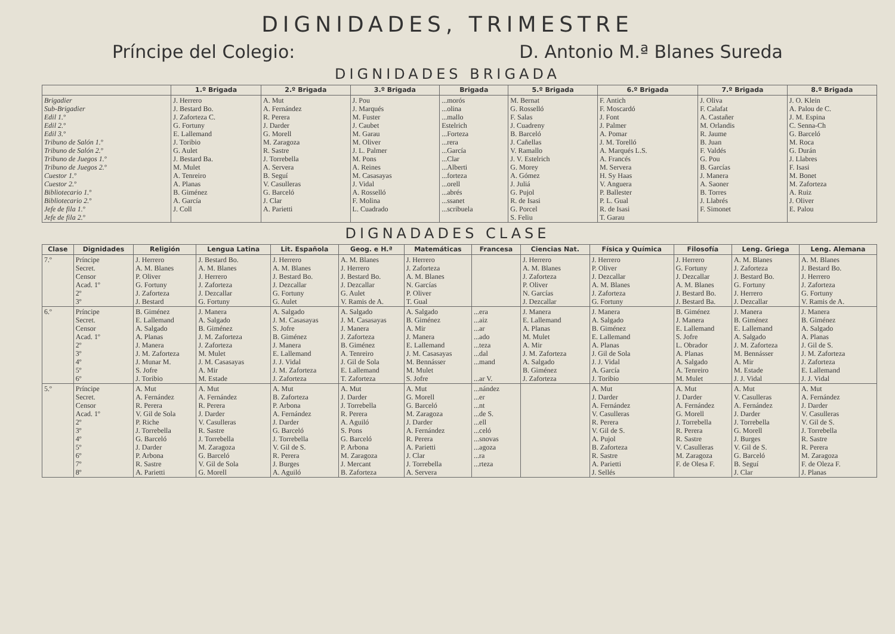DIGNIDADES, TRIMESTRE
Príncipe del Colegio: D. Antonio M.ª Blanes Sureda
DIGNIDADES BRIGADA
| | 1.º Brigada | 2.º Brigada | 3.º Brigada | Brigada | 5.º Brigada | 6.º Brigada | 7.º Brigada | 8.º Brigada |
| --- | --- | --- | --- | --- | --- | --- | --- | --- |
| Brigadier Sub-Brigadier Edil 1.º Edil 2.º Edil 3.º Tribuno de Salón 1.º Tribuno de Salón 2.º Tribuno de Juegos 1.º Tribuno de Juegos 2.º Cuestor 1.º Cuestor 2.º Bibliotecario 1.º Bibliotecario 2.º Jefe de fila 1.º Jefe de fila 2.º | J. Herrero J. Bestard Bo. J. Zaforteza C. G. Fortuny E. Lallemand J. Toribio G. Aulet J. Bestard Ba. M. Mulet A. Tenreiro A. Planas B. Giménez A. García J. Coll | A. Mut A. Fernández R. Perera J. Darder G. Morell M. Zaragoza R. Sastre J. Torrebella A. Servera B. Seguí V. Casulleras G. Barceló J. Clar A. Parietti | J. Pou J. Marqués M. Fuster J. Caubet M. Garau M. Oliver J. L. Palmer M. Pons A. Reines M. Casasayas J. Vidal A. Rosselló F. Molina L. Cuadrado | ...morós ...olina ...mallo Estelrich ...Forteza ...rera ...García ...Clar ...Alberti ...forteza ...orell ...abrés ...ssanet ...scribuela | M. Bernat G. Rosselló F. Salas J. Cuadreny B. Barceló J. Cañellas V. Ramallo J. V. Estelrich G. Morey A. Gómez J. Juliá G. Pujol R. de Isasi G. Porcel S. Feliu | F. Antich F. Moscardó J. Font J. Palmer A. Pomar J. M. Torelló A. Marqués L.S. A. Francés M. Servera H. Sy Haas V. Anguera P. Ballester P. L. Gual R. de Isasi T. Garau | J. Oliva F. Calafat A. Castañer M. Orlandis R. Jaume B. Juan F. Valdés G. Pou B. Garcías J. Manera A. Saoner B. Torres J. Llabrés F. Simonet | J. O. Klein A. Palou de C. J. M. Espina C. Senna-Ch G. Barceló M. Roca G. Durán J. Llabres F. Isasi M. Bonet M. Zaforteza A. Ruiz J. Oliver E. Palou |
DIGNADADES CLASE
| Clase | Dignidades | Religión | Lengua Latina | Lit. Española | Geog. e H.ª | Matemáticas | Francesa | Ciencias Nat. | Física y Química | Filosofía | Leng. Griega | Leng. Alemana |
| --- | --- | --- | --- | --- | --- | --- | --- | --- | --- | --- | --- | --- |
| 7.º | Príncipe Secret. Censor Acad. 1º 2º 3º | J. Herrero A. M. Blanes P. Oliver G. Fortuny J. Zaforteza J. Bestard | J. Bestard Bo. A. M. Blanes J. Herrero J. Zaforteza J. Dezcallar G. Fortuny | J. Herrero A. M. Blanes J. Bestard Bo. J. Dezcallar G. Fortuny G. Aulet | A. M. Blanes J. Herrero J. Bestard Bo. J. Dezcallar G. Aulet V. Ramis de A. | J. Herrero J. Zaforteza A. M. Blanes N. Garcías P. Oliver T. Gual | | J. Herrero A. M. Blanes J. Zaforteza P. Oliver N. Garcías J. Dezcallar | J. Herrero P. Oliver J. Dezcallar A. M. Blanes J. Zaforteza G. Fortuny | J. Herrero G. Fortuny J. Dezcallar A. M. Blanes J. Bestard Bo. J. Bestard Ba. | A. M. Blanes J. Zaforteza J. Bestard Bo. G. Fortuny J. Herrero J. Dezcallar | A. M. Blanes J. Bestard Bo. J. Herrero J. Zaforteza G. Fortuny V. Ramis de A. |
| 6.º | Príncipe Secret. Censor Acad. 1º 2º 3º 4º 5º 6º | B. Giménez E. Lallemand A. Salgado A. Planas J. Manera J. M. Zaforteza J. Munar M. S. Jofre J. Toribio | J. Manera A. Salgado B. Giménez J. M. Zaforteza J. Zaforteza M. Mulet J. M. Casasayas A. Mir M. Estade | A. Salgado J. M. Casasayas S. Jofre B. Giménez J. Manera E. Lallemand J. J. Vidal J. M. Zaforteza J. Zaforteza | A. Salgado J. M. Casasayas J. Manera J. Zaforteza B. Giménez A. Tenreiro J. Gil de Sola E. Lallemand T. Zaforteza | A. Salgado B. Giménez A. Mir J. Manera E. Lallemand J. M. Casasayas M. Bennásser M. Mulet S. Jofre | ...era ...aiz ...ar ...ado ...teza ...dal ...mand ...ar V. | J. Manera E. Lallemand A. Planas M. Mulet A. Mir J. M. Zaforteza A. Salgado B. Giménez J. Zaforteza | J. Manera A. Salgado B. Giménez E. Lallemand A. Planas J. Gil de Sola J. J. Vidal A. García J. Toribio | B. Giménez J. Manera E. Lallemand S. Jofre L. Obrador A. Planas A. Salgado A. Tenreiro M. Mulet | J. Manera B. Giménez E. Lallemand A. Salgado J. M. Zaforteza M. Bennásser A. Mir M. Estade J. J. Vidal | J. Manera B. Giménez A. Salgado A. Planas J. Gil de S. J. M. Zaforteza J. Zaforteza E. Lallemand J. J. Vidal |
| 5.º | Príncipe Secret. Censor Acad. 1º 2º 3º 4º 5º 6º 7º 8º | A. Mut A. Fernández R. Perera V. Gil de Sola P. Riche J. Torrebella G. Barceló J. Darder P. Arbona R. Sastre A. Parietti | A. Mut A. Fernández R. Perera J. Darder V. Casulleras R. Sastre J. Torrebella M. Zaragoza G. Barceló V. Gil de Sola G. Morell | A. Mut B. Zaforteza P. Arbona A. Fernández J. Darder G. Barceló J. Torrebella V. Gil de S. R. Perera J. Burges A. Aguiló | A. Mut J. Darder J. Torrebella R. Perera A. Aguiló S. Pons G. Barceló P. Arbona M. Zaragoza J. Mercant B. Zaforteza | A. Mut G. Morell G. Barceló M. Zaragoza J. Darder A. Fernández R. Perera A. Parietti J. Clar J. Torrebella A. Servera | ...nández ...er ...nt ...de S. ...ell ...celó ...snovas ...agoza ...ra ...rteza | | A. Mut J. Darder A. Fernández V. Casulleras R. Perera V. Gil de S. A. Pujol B. Zaforteza R. Sastre A. Parietti J. Sellés | A. Mut J. Darder A. Fernández G. Morell J. Torrebella R. Perera R. Sastre V. Casulleras M. Zaragoza F. de Olesa F. | A. Mut V. Casulleras A. Fernández J. Darder J. Torrebella G. Morell J. Burges V. Gil de S. G. Barceló B. Seguí J. Clar | A. Mut A. Fernández J. Darder V. Casulleras V. Gil de S. J. Torrebella R. Sastre R. Perera M. Zaragoza F. de Oleza F. J. Planas |